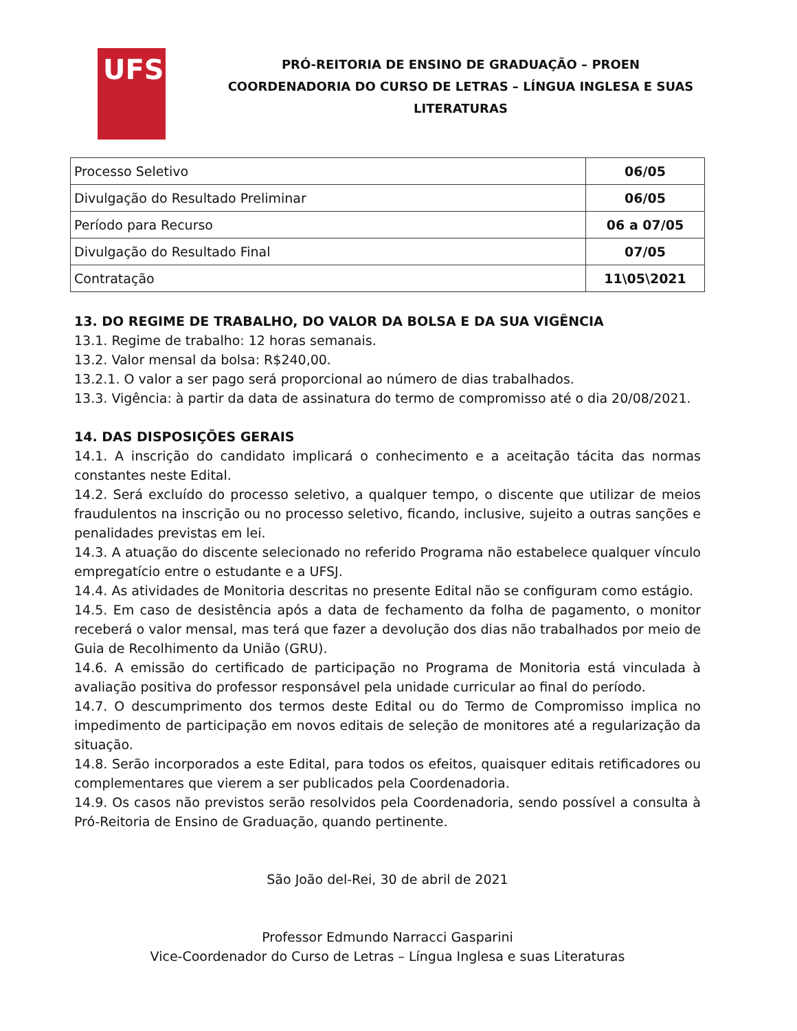UFS
PRÓ-REITORIA DE ENSINO DE GRADUAÇÃO – PROEN
COORDENADORIA DO CURSO DE LETRAS – LÍNGUA INGLESA E SUAS
LITERATURAS
| Processo Seletivo | 06/05 |
| Divulgação do Resultado Preliminar | 06/05 |
| Período para Recurso | 06 a 07/05 |
| Divulgação do Resultado Final | 07/05 |
| Contratação | 11\05\2021 |
13. DO REGIME DE TRABALHO, DO VALOR DA BOLSA E DA SUA VIGÊNCIA
13.1. Regime de trabalho: 12 horas semanais.
13.2. Valor mensal da bolsa: R$240,00.
13.2.1. O valor a ser pago será proporcional ao número de dias trabalhados.
13.3. Vigência: à partir da data de assinatura do termo de compromisso até o dia 20/08/2021.
14. DAS DISPOSIÇÕES GERAIS
14.1. A inscrição do candidato implicará o conhecimento e a aceitação tácita das normas constantes neste Edital.
14.2. Será excluído do processo seletivo, a qualquer tempo, o discente que utilizar de meios fraudulentos na inscrição ou no processo seletivo, ficando, inclusive, sujeito a outras sanções e penalidades previstas em lei.
14.3. A atuação do discente selecionado no referido Programa não estabelece qualquer vínculo empregatício entre o estudante e a UFSJ.
14.4. As atividades de Monitoria descritas no presente Edital não se configuram como estágio.
14.5. Em caso de desistência após a data de fechamento da folha de pagamento, o monitor receberá o valor mensal, mas terá que fazer a devolução dos dias não trabalhados por meio de Guia de Recolhimento da União (GRU).
14.6. A emissão do certificado de participação no Programa de Monitoria está vinculada à avaliação positiva do professor responsável pela unidade curricular ao final do período.
14.7. O descumprimento dos termos deste Edital ou do Termo de Compromisso implica no impedimento de participação em novos editais de seleção de monitores até a regularização da situação.
14.8. Serão incorporados a este Edital, para todos os efeitos, quaisquer editais retificadores ou complementares que vierem a ser publicados pela Coordenadoria.
14.9. Os casos não previstos serão resolvidos pela Coordenadoria, sendo possível a consulta à Pró-Reitoria de Ensino de Graduação, quando pertinente.
São João del-Rei, 30 de abril de 2021
Professor Edmundo Narracci Gasparini
Vice-Coordenador do Curso de Letras – Língua Inglesa e suas Literaturas